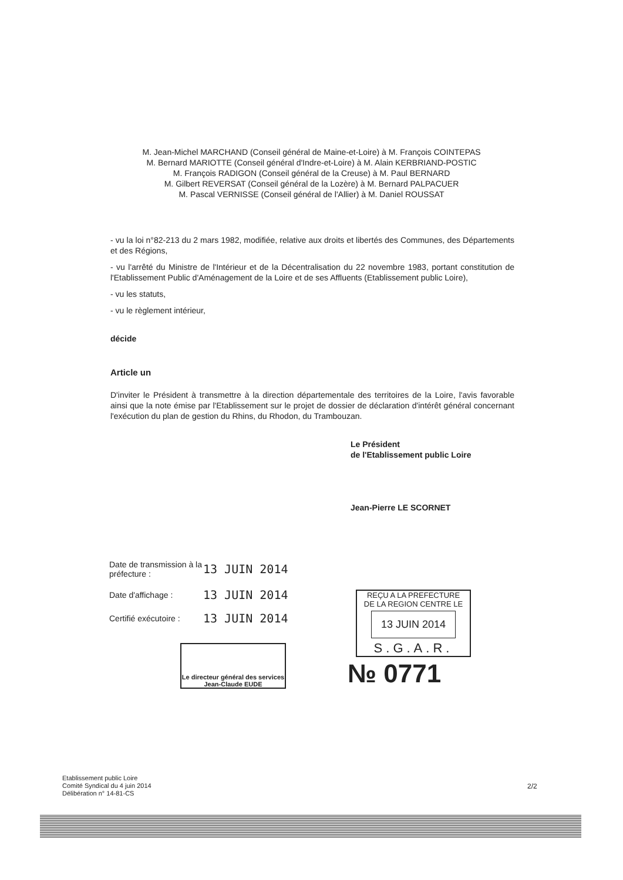M. Jean-Michel MARCHAND (Conseil général de Maine-et-Loire) à M. François COINTEPAS
M. Bernard MARIOTTE (Conseil général d'Indre-et-Loire) à M. Alain KERBRIAND-POSTIC
M. François RADIGON (Conseil général de la Creuse) à M. Paul BERNARD
M. Gilbert REVERSAT (Conseil général de la Lozère) à M. Bernard PALPACUER
M. Pascal VERNISSE (Conseil général de l'Allier) à M. Daniel ROUSSAT
- vu la loi n°82-213 du 2 mars 1982, modifiée, relative aux droits et libertés des Communes, des Départements et des Régions,
- vu l'arrêté du Ministre de l'Intérieur et de la Décentralisation du 22 novembre 1983, portant constitution de l'Etablissement Public d'Aménagement de la Loire et de ses Affluents (Etablissement public Loire),
- vu les statuts,
- vu le règlement intérieur,
décide
Article un
D'inviter le Président à transmettre à la direction départementale des territoires de la Loire, l'avis favorable ainsi que la note émise par l'Etablissement sur le projet de dossier de déclaration d'intérêt général concernant l'exécution du plan de gestion du Rhins, du Rhodon, du Trambouzan.
Le Président
de l'Etablissement public Loire
Jean-Pierre LE SCORNET
Date de transmission à la préfecture : 13 JUIN 2014
Date d'affichage : 13 JUIN 2014
Certifié exécutoire : 13 JUIN 2014
Le directeur général des services
Jean-Claude EUDE
REÇU A LA PREFECTURE
DE LA REGION CENTRE LE
13 JUIN 2014
S.G.A.R.
№ 0771
Etablissement public Loire
Comité Syndical du 4 juin 2014
Délibération n° 14-81-CS
2/2